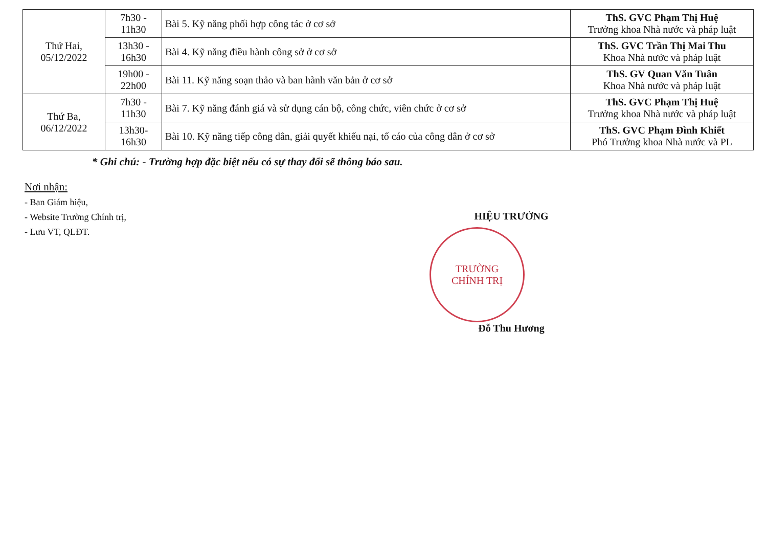| Thứ Hai, 05/12/2022 | 7h30 - 11h30 | Bài 5. Kỹ năng phối hợp công tác ở cơ sở | ThS. GVC Phạm Thị Huệ Trưởng khoa Nhà nước và pháp luật |
| | 13h30 - 16h30 | Bài 4. Kỹ năng điều hành công sở ở cơ sở | ThS. GVC Trần Thị Mai Thu Khoa Nhà nước và pháp luật |
| | 19h00 - 22h00 | Bài 11. Kỹ năng soạn thảo và ban hành văn bản ở cơ sở | ThS. GV Quan Văn Tuân Khoa Nhà nước và pháp luật |
| Thứ Ba, 06/12/2022 | 7h30 - 11h30 | Bài 7. Kỹ năng đánh giá và sử dụng cán bộ, công chức, viên chức ở cơ sở | ThS. GVC Phạm Thị Huệ Trưởng khoa Nhà nước và pháp luật |
| | 13h30- 16h30 | Bài 10. Kỹ năng tiếp công dân, giải quyết khiếu nại, tố cáo của công dân ở cơ sở | ThS. GVC Phạm Đình Khiết Phó Trưởng khoa Nhà nước và PL |
* Ghi chú: - Trường hợp đặc biệt nếu có sự thay đổi sẽ thông báo sau.
Nơi nhận:
- Ban Giám hiệu,
- Website Trường Chính trị,
- Lưu VT, QLĐT.
HIỆU TRƯỞNG
TRƯỜNG
CHÍNH TRỊ
Đỗ Thu Hương